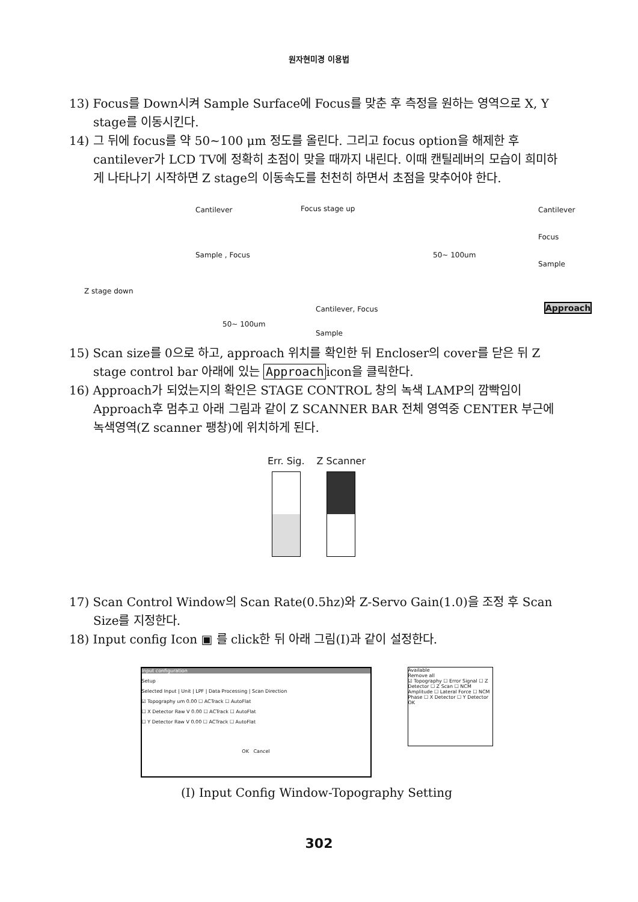원자현미경 이용법
13) Focus를 Down시켜 Sample Surface에 Focus를 맞춘 후 측정을 원하는 영역으로 X, Y stage를 이동시킨다.
14) 그 뒤에 focus를 약 50~100 μm 정도를 올린다. 그리고 focus option을 해제한 후 cantilever가 LCD TV에 정확히 초점이 맞을 때까지 내린다. 이때 캔틸레버의 모습이 희미하게 나타나기 시작하면 Z stage의 이동속도를 천천히 하면서 초점을 맞추어야 한다.
Cantilever Focus stage up Cantilever
Focus
Sample , Focus 50~ 100um
Sample
Z stage down
Cantilever, Focus Approach
50~ 100um
Sample
15) Scan size를 0으로 하고, approach 위치를 확인한 뒤 Encloser의 cover를 닫은 뒤 Z stage control bar 아래에 있는 Approach icon을 클릭한다.
16) Approach가 되었는지의 확인은 STAGE CONTROL 창의 녹색 LAMP의 깜빡임이 Approach후 멈추고 아래 그림과 같이 Z SCANNER BAR 전체 영역중 CENTER 부근에 녹색영역(Z scanner 팽창)에 위치하게 된다.
Err. Sig. Z Scanner
17) Scan Control Window의 Scan Rate(0.5hz)와 Z-Servo Gain(1.0)을 조정 후 Scan Size를 지정한다.
18) Input config Icon ▣ 를 click한 뒤 아래 그림(I)과 같이 설정한다.
Input configuration
Setup
Selected Input | Unit | LPF | Data Processing | Scan Direction
☑ Topography um 0.00 ☐ ACTrack ☐ AutoFlat
☐ X Detector Raw V 0.00 ☐ ACTrack ☐ AutoFlat
☐ Y Detector Raw V 0.00 ☐ ACTrack ☐ AutoFlat
OK Cancel
Available
Remove all
☑ Topography ☐ Error Signal ☐ Z Detector ☐ Z Scan ☐ NCM Amplitude ☐ Lateral Force ☐ NCM Phase ☐ X Detector ☐ Y Detector
OK
(I) Input Config Window-Topography Setting
302